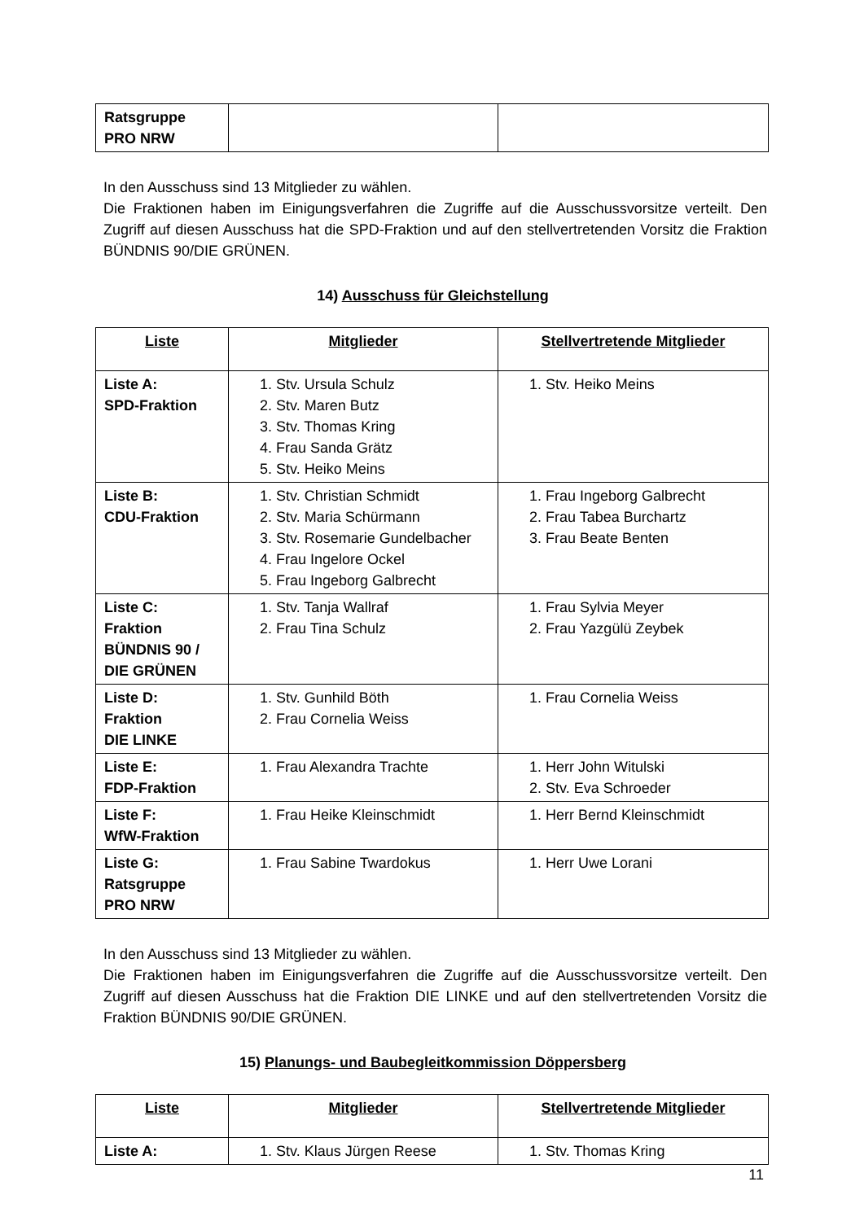| Ratsgruppe PRO NRW | | |
In den Ausschuss sind 13 Mitglieder zu wählen.
Die Fraktionen haben im Einigungsverfahren die Zugriffe auf die Ausschussvorsitze verteilt. Den Zugriff auf diesen Ausschuss hat die SPD-Fraktion und auf den stellvertretenden Vorsitz die Fraktion BÜNDNIS 90/DIE GRÜNEN.
14) Ausschuss für Gleichstellung
| Liste | Mitglieder | Stellvertretende Mitglieder |
| --- | --- | --- |
| Liste A: SPD-Fraktion | 1. Stv. Ursula Schulz 2. Stv. Maren Butz 3. Stv. Thomas Kring 4. Frau Sanda Grätz 5. Stv. Heiko Meins | 1. Stv. Heiko Meins |
| Liste B: CDU-Fraktion | 1. Stv. Christian Schmidt 2. Stv. Maria Schürmann 3. Stv. Rosemarie Gundelbacher 4. Frau Ingelore Ockel 5. Frau Ingeborg Galbrecht | 1. Frau Ingeborg Galbrecht 2. Frau Tabea Burchartz 3. Frau Beate Benten |
| Liste C: Fraktion BÜNDNIS 90 / DIE GRÜNEN | 1. Stv. Tanja Wallraf 2. Frau Tina Schulz | 1. Frau Sylvia Meyer 2. Frau Yazgülü Zeybek |
| Liste D: Fraktion DIE LINKE | 1. Stv. Gunhild Böth 2. Frau Cornelia Weiss | 1. Frau Cornelia Weiss |
| Liste E: FDP-Fraktion | 1. Frau Alexandra Trachte | 1. Herr John Witulski 2. Stv. Eva Schroeder |
| Liste F: WfW-Fraktion | 1. Frau Heike Kleinschmidt | 1. Herr Bernd Kleinschmidt |
| Liste G: Ratsgruppe PRO NRW | 1. Frau Sabine Twardokus | 1. Herr Uwe Lorani |
In den Ausschuss sind 13 Mitglieder zu wählen.
Die Fraktionen haben im Einigungsverfahren die Zugriffe auf die Ausschussvorsitze verteilt. Den Zugriff auf diesen Ausschuss hat die Fraktion DIE LINKE und auf den stellvertretenden Vorsitz die Fraktion BÜNDNIS 90/DIE GRÜNEN.
15) Planungs- und Baubegleitkommission Döppersberg
| Liste | Mitglieder | Stellvertretende Mitglieder |
| --- | --- | --- |
| Liste A: | 1. Stv. Klaus Jürgen Reese | 1. Stv. Thomas Kring |
11